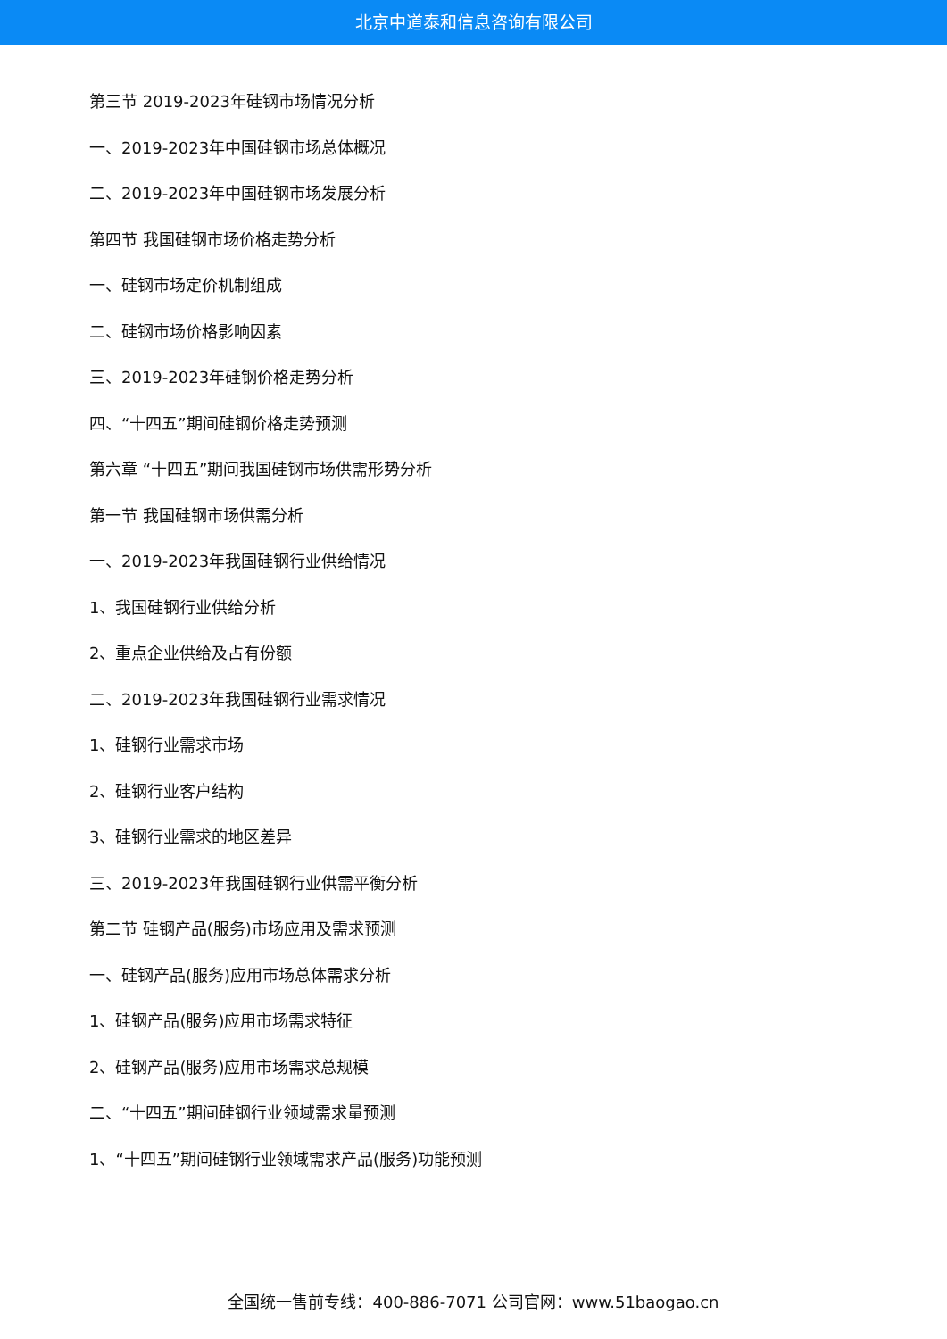北京中道泰和信息咨询有限公司
第三节 2019-2023年硅钢市场情况分析
一、2019-2023年中国硅钢市场总体概况
二、2019-2023年中国硅钢市场发展分析
第四节 我国硅钢市场价格走势分析
一、硅钢市场定价机制组成
二、硅钢市场价格影响因素
三、2019-2023年硅钢价格走势分析
四、“十四五”期间硅钢价格走势预测
第六章 “十四五”期间我国硅钢市场供需形势分析
第一节 我国硅钢市场供需分析
一、2019-2023年我国硅钢行业供给情况
1、我国硅钢行业供给分析
2、重点企业供给及占有份额
二、2019-2023年我国硅钢行业需求情况
1、硅钢行业需求市场
2、硅钢行业客户结构
3、硅钢行业需求的地区差异
三、2019-2023年我国硅钢行业供需平衡分析
第二节 硅钢产品(服务)市场应用及需求预测
一、硅钢产品(服务)应用市场总体需求分析
1、硅钢产品(服务)应用市场需求特征
2、硅钢产品(服务)应用市场需求总规模
二、“十四五”期间硅钢行业领域需求量预测
1、“十四五”期间硅钢行业领域需求产品(服务)功能预测
全国统一售前专线：400-886-7071 公司官网：www.51baogao.cn